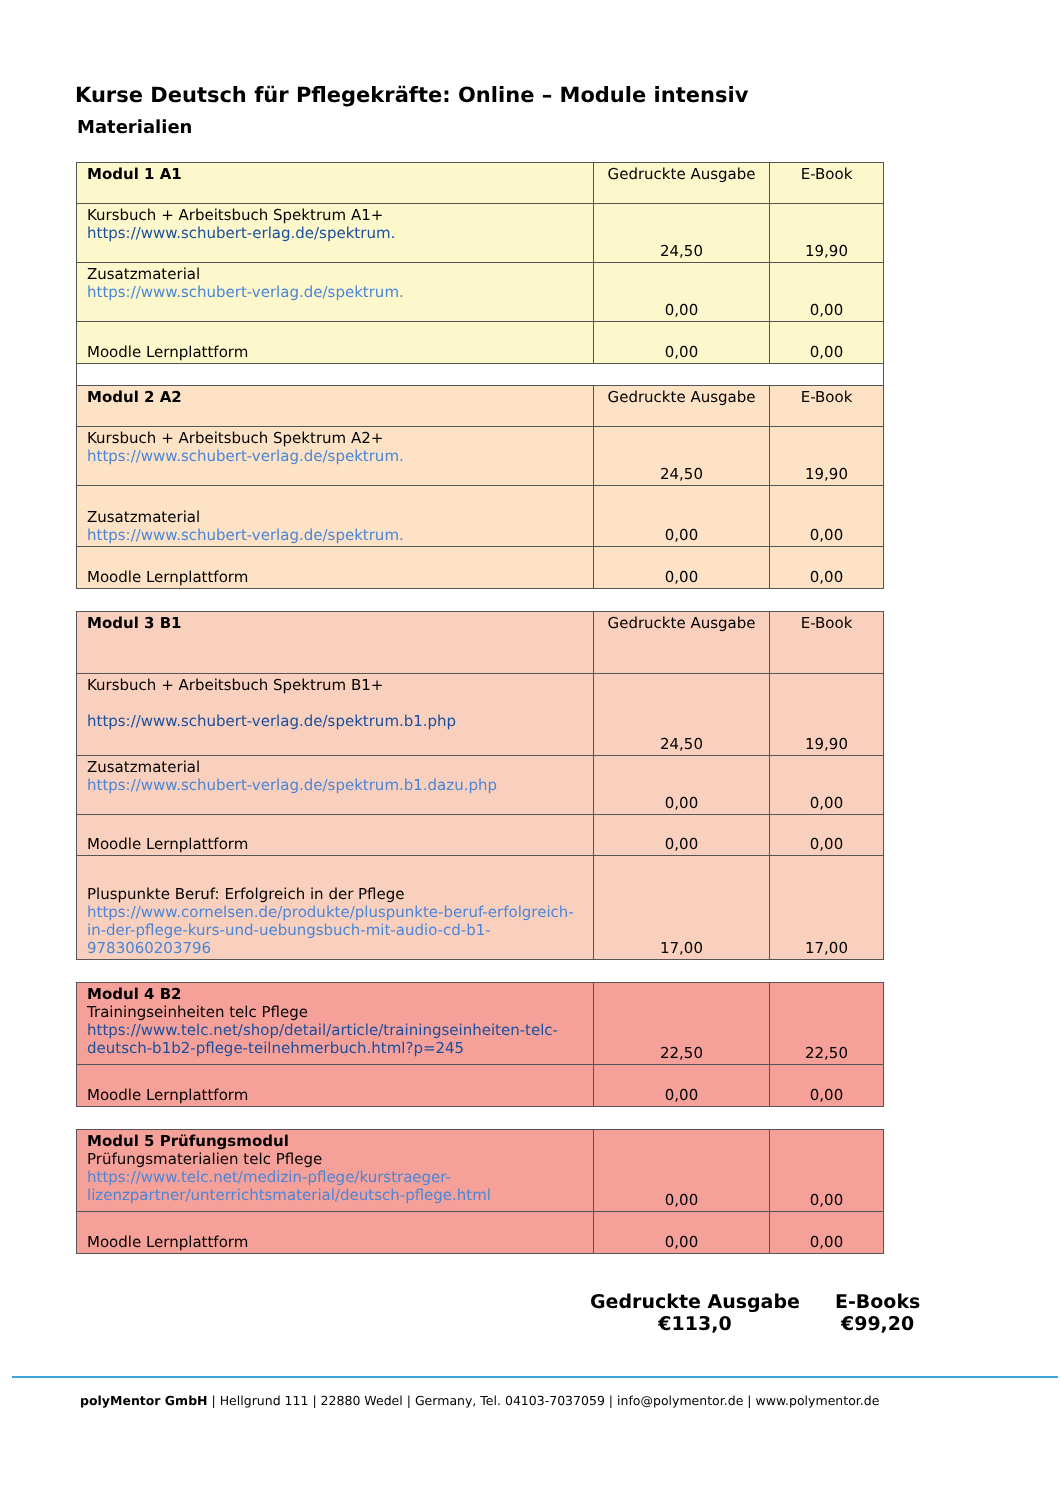Kurse Deutsch für Pflegekräfte: Online – Module intensiv
Materialien
| Modul 1 A1 | Gedruckte Ausgabe | E-Book |
| Kursbuch + Arbeitsbuch Spektrum A1+ https://www.schubert-erlag.de/spektrum. | 24,50 | 19,90 |
| Zusatzmaterial https://www.schubert-verlag.de/spektrum. | 0,00 | 0,00 |
| Moodle Lernplattform | 0,00 | 0,00 |
| Modul 2 A2 | Gedruckte Ausgabe | E-Book |
| Kursbuch + Arbeitsbuch Spektrum A2+ https://www.schubert-verlag.de/spektrum. | 24,50 | 19,90 |
| Zusatzmaterial https://www.schubert-verlag.de/spektrum. | 0,00 | 0,00 |
| Moodle Lernplattform | 0,00 | 0,00 |
| Modul 3 B1 | Gedruckte Ausgabe | E-Book |
| Kursbuch + Arbeitsbuch Spektrum B1+ https://www.schubert-verlag.de/spektrum.b1.php | 24,50 | 19,90 |
| Zusatzmaterial https://www.schubert-verlag.de/spektrum.b1.dazu.php | 0,00 | 0,00 |
| Moodle Lernplattform | 0,00 | 0,00 |
| Pluspunkte Beruf: Erfolgreich in der Pflege https://www.cornelsen.de/produkte/pluspunkte-beruf-erfolgreich-in-der-pflege-kurs-und-uebungsbuch-mit-audio-cd-b1-9783060203796 | 17,00 | 17,00 |
| Modul 4 B2 Trainingseinheiten telc Pflege https://www.telc.net/shop/detail/article/trainingseinheiten-telc-deutsch-b1b2-pflege-teilnehmerbuch.html?p=245 | 22,50 | 22,50 |
| Moodle Lernplattform | 0,00 | 0,00 |
| Modul 5 Prüfungsmodul Prüfungsmaterialien telc Pflege https://www.telc.net/medizin-pflege/kurstraeger-lizenzpartner/unterrichtsmaterial/deutsch-pflege.html | 0,00 | 0,00 |
| Moodle Lernplattform | 0,00 | 0,00 |
Gedruckte Ausgabe
€113,0
E-Books
€99,20
polyMentor GmbH | Hellgrund 111 | 22880 Wedel | Germany, Tel. 04103-7037059 | info@polymentor.de | www.polymentor.de